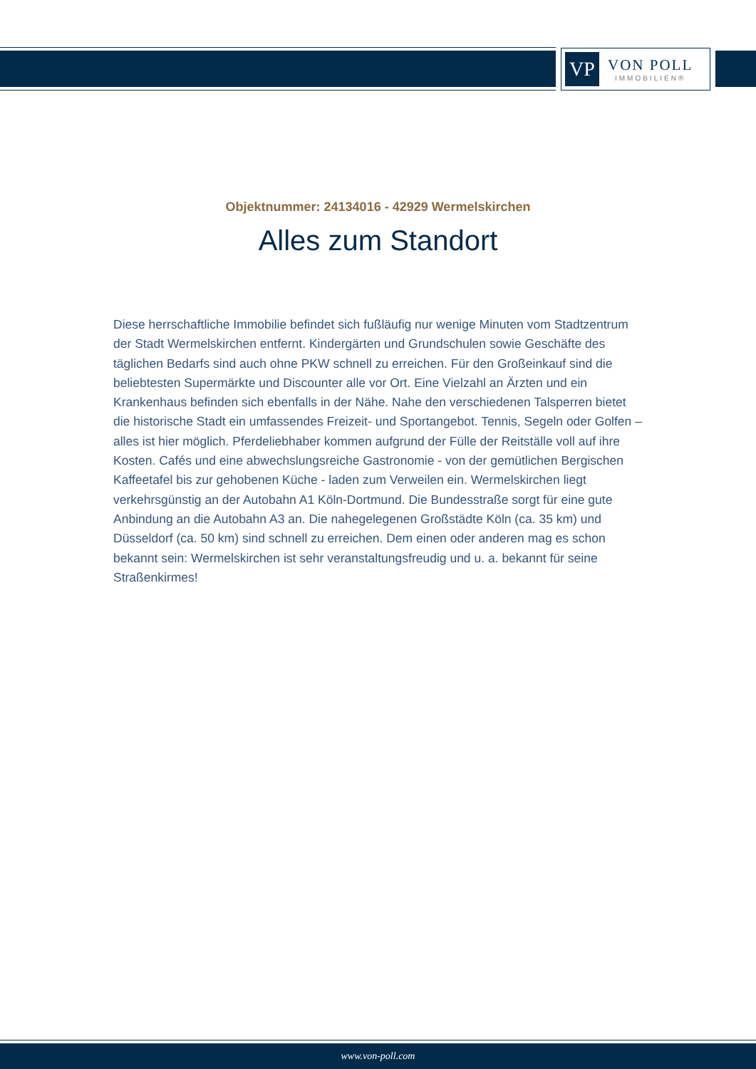VP
VON POLL
IMMOBILIEN®
Objektnummer: 24134016 - 42929 Wermelskirchen
Alles zum Standort
Diese herrschaftliche Immobilie befindet sich fußläufig nur wenige Minuten vom Stadtzentrum der Stadt Wermelskirchen entfernt. Kindergärten und Grundschulen sowie Geschäfte des täglichen Bedarfs sind auch ohne PKW schnell zu erreichen. Für den Großeinkauf sind die beliebtesten Supermärkte und Discounter alle vor Ort. Eine Vielzahl an Ärzten und ein Krankenhaus befinden sich ebenfalls in der Nähe. Nahe den verschiedenen Talsperren bietet die historische Stadt ein umfassendes Freizeit- und Sportangebot. Tennis, Segeln oder Golfen – alles ist hier möglich. Pferdeliebhaber kommen aufgrund der Fülle der Reitställe voll auf ihre Kosten. Cafés und eine abwechslungsreiche Gastronomie - von der gemütlichen Bergischen Kaffeetafel bis zur gehobenen Küche - laden zum Verweilen ein. Wermelskirchen liegt verkehrsgünstig an der Autobahn A1 Köln-Dortmund. Die Bundesstraße sorgt für eine gute Anbindung an die Autobahn A3 an. Die nahegelegenen Großstädte Köln (ca. 35 km) und Düsseldorf (ca. 50 km) sind schnell zu erreichen. Dem einen oder anderen mag es schon bekannt sein: Wermelskirchen ist sehr veranstaltungsfreudig und u. a. bekannt für seine Straßenkirmes!
www.von-poll.com